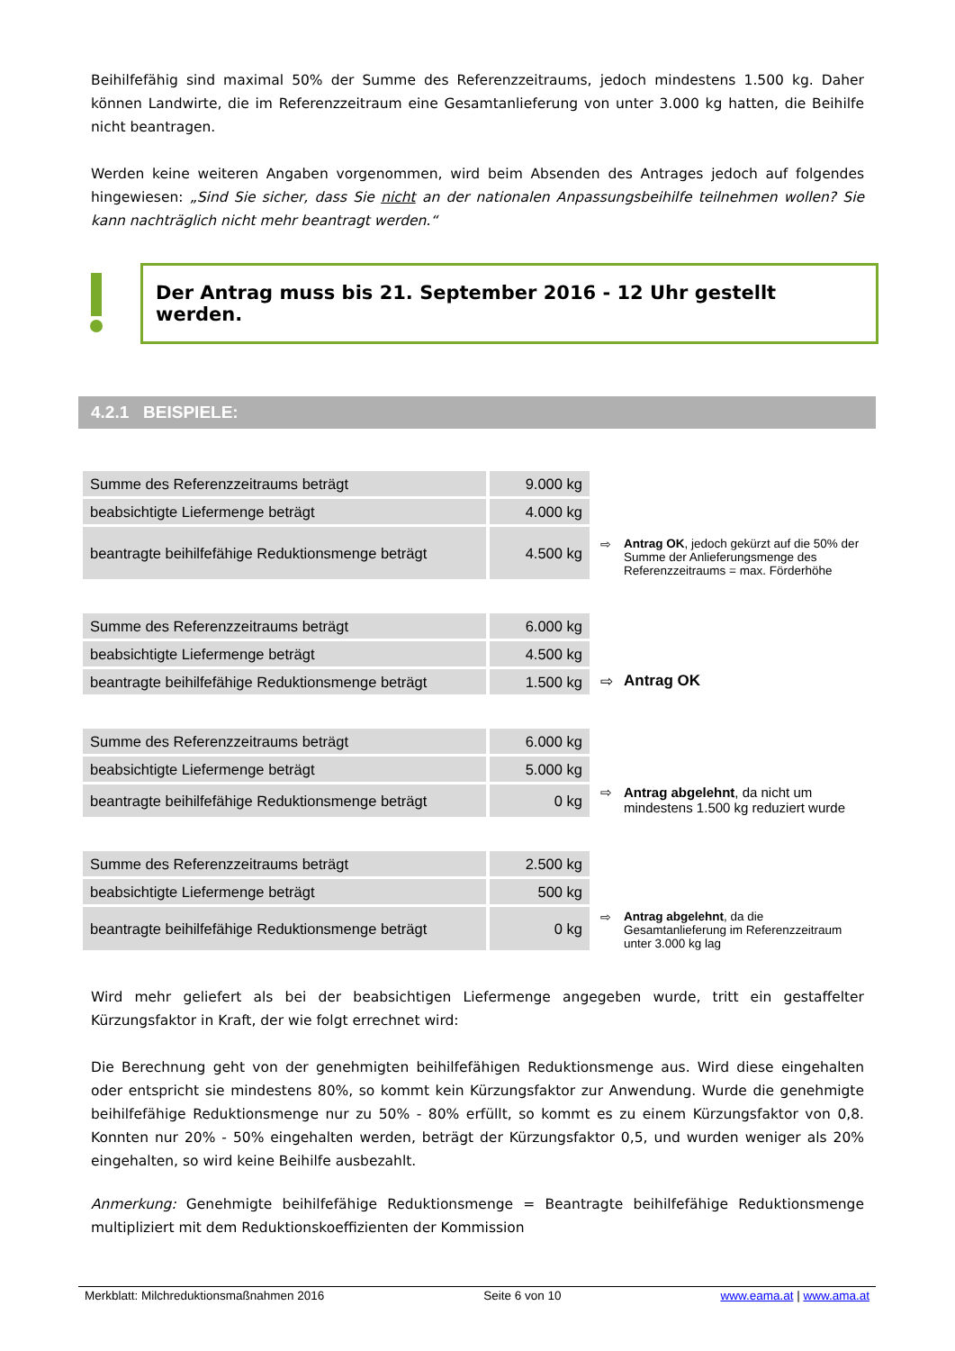Beihilfefähig sind maximal 50% der Summe des Referenzzeitraums, jedoch mindestens 1.500 kg. Daher können Landwirte, die im Referenzzeitraum eine Gesamtanlieferung von unter 3.000 kg hatten, die Beihilfe nicht beantragen.
Werden keine weiteren Angaben vorgenommen, wird beim Absenden des Antrages jedoch auf folgendes hingewiesen: „Sind Sie sicher, dass Sie nicht an der nationalen Anpassungsbeihilfe teilnehmen wollen? Sie kann nachträglich nicht mehr beantragt werden.“
Der Antrag muss bis 21. September 2016 - 12 Uhr gestellt werden.
4.2.1 BEISPIELE:
| Summe des Referenzzeitraums beträgt | 9.000 kg |
| beabsichtigte Liefermenge beträgt | 4.000 kg |
| beantragte beihilfefähige Reduktionsmenge beträgt | 4.500 kg |
⇨ Antrag OK, jedoch gekürzt auf die 50% der Summe der Anlieferungsmenge des Referenzzeitraums = max. Förderhöhe
| Summe des Referenzzeitraums beträgt | 6.000 kg |
| beabsichtigte Liefermenge beträgt | 4.500 kg |
| beantragte beihilfefähige Reduktionsmenge beträgt | 1.500 kg |
⇨ Antrag OK
| Summe des Referenzzeitraums beträgt | 6.000 kg |
| beabsichtigte Liefermenge beträgt | 5.000 kg |
| beantragte beihilfefähige Reduktionsmenge beträgt | 0 kg |
⇨ Antrag abgelehnt, da nicht um mindestens 1.500 kg reduziert wurde
| Summe des Referenzzeitraums beträgt | 2.500 kg |
| beabsichtigte Liefermenge beträgt | 500 kg |
| beantragte beihilfefähige Reduktionsmenge beträgt | 0 kg |
⇨ Antrag abgelehnt, da die Gesamtanlieferung im Referenzzeitraum unter 3.000 kg lag
Wird mehr geliefert als bei der beabsichtigen Liefermenge angegeben wurde, tritt ein gestaffelter Kürzungsfaktor in Kraft, der wie folgt errechnet wird:
Die Berechnung geht von der genehmigten beihilfefähigen Reduktionsmenge aus. Wird diese eingehalten oder entspricht sie mindestens 80%, so kommt kein Kürzungsfaktor zur Anwendung. Wurde die genehmigte beihilfefähige Reduktionsmenge nur zu 50% - 80% erfüllt, so kommt es zu einem Kürzungsfaktor von 0,8. Konnten nur 20% - 50% eingehalten werden, beträgt der Kürzungsfaktor 0,5, und wurden weniger als 20% eingehalten, so wird keine Beihilfe ausbezahlt.
Anmerkung: Genehmigte beihilfefähige Reduktionsmenge = Beantragte beihilfefähige Reduktionsmenge multipliziert mit dem Reduktionskoeffizienten der Kommission
Merkblatt: Milchreduktionsmaßnahmen 2016 Seite 6 von 10 www.eama.at | www.ama.at